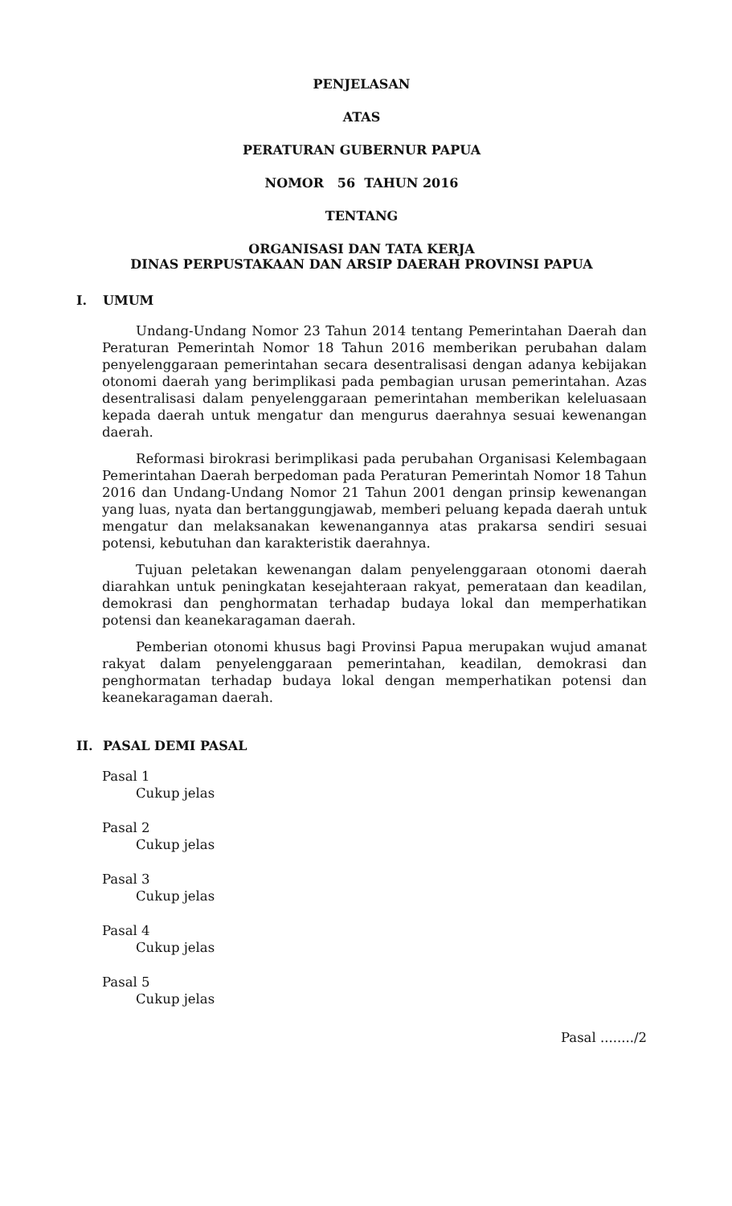PENJELASAN
ATAS
PERATURAN GUBERNUR PAPUA
NOMOR 56 TAHUN 2016
TENTANG
ORGANISASI DAN TATA KERJA
DINAS PERPUSTAKAAN DAN ARSIP DAERAH PROVINSI PAPUA
I. UMUM
Undang-Undang Nomor 23 Tahun 2014 tentang Pemerintahan Daerah dan Peraturan Pemerintah Nomor 18 Tahun 2016 memberikan perubahan dalam penyelenggaraan pemerintahan secara desentralisasi dengan adanya kebijakan otonomi daerah yang berimplikasi pada pembagian urusan pemerintahan. Azas desentralisasi dalam penyelenggaraan pemerintahan memberikan keleluasaan kepada daerah untuk mengatur dan mengurus daerahnya sesuai kewenangan daerah.
Reformasi birokrasi berimplikasi pada perubahan Organisasi Kelembagaan Pemerintahan Daerah berpedoman pada Peraturan Pemerintah Nomor 18 Tahun 2016 dan Undang-Undang Nomor 21 Tahun 2001 dengan prinsip kewenangan yang luas, nyata dan bertanggungjawab, memberi peluang kepada daerah untuk mengatur dan melaksanakan kewenangannya atas prakarsa sendiri sesuai potensi, kebutuhan dan karakteristik daerahnya.
Tujuan peletakan kewenangan dalam penyelenggaraan otonomi daerah diarahkan untuk peningkatan kesejahteraan rakyat, pemerataan dan keadilan, demokrasi dan penghormatan terhadap budaya lokal dan memperhatikan potensi dan keanekaragaman daerah.
Pemberian otonomi khusus bagi Provinsi Papua merupakan wujud amanat rakyat dalam penyelenggaraan pemerintahan, keadilan, demokrasi dan penghormatan terhadap budaya lokal dengan memperhatikan potensi dan keanekaragaman daerah.
II. PASAL DEMI PASAL
Pasal 1
Cukup jelas
Pasal 2
Cukup jelas
Pasal 3
Cukup jelas
Pasal 4
Cukup jelas
Pasal 5
Cukup jelas
Pasal ......../2